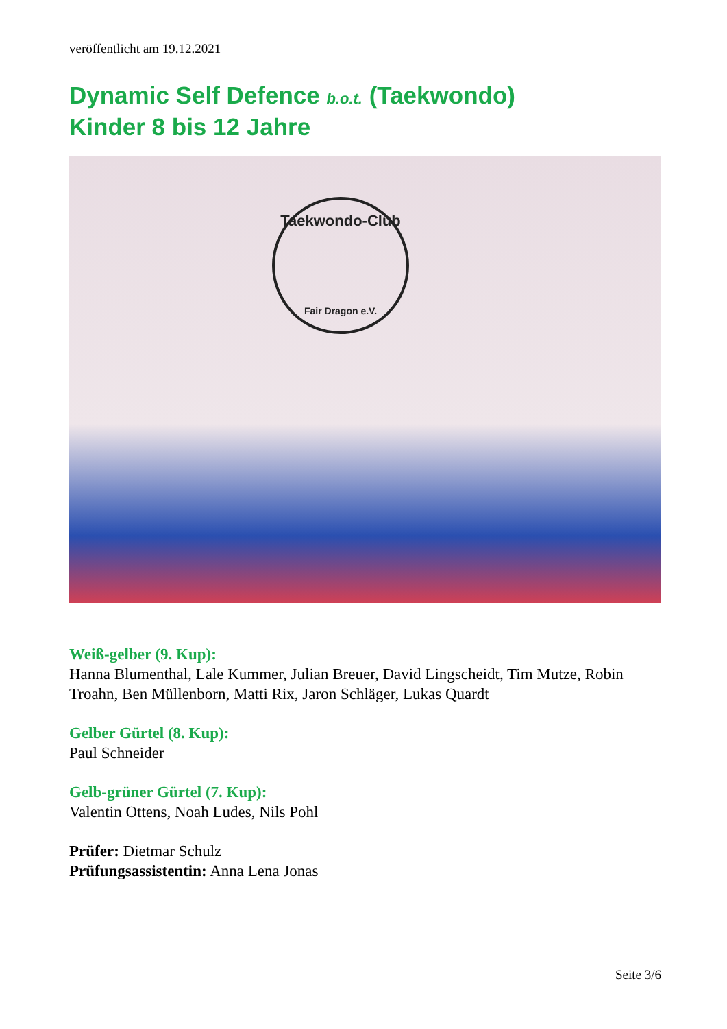veröffentlicht am 19.12.2021
Dynamic Self Defence b.o.t. (Taekwondo)
Kinder 8 bis 12 Jahre
Taekwondo-Club
Fair Dragon e.V.
Weiß-gelber (9. Kup):
Hanna Blumenthal, Lale Kummer, Julian Breuer, David Lingscheidt, Tim Mutze, Robin Troahn, Ben Müllenborn, Matti Rix, Jaron Schläger, Lukas Quardt
Gelber Gürtel (8. Kup):
Paul Schneider
Gelb-grüner Gürtel (7. Kup):
Valentin Ottens, Noah Ludes, Nils Pohl
Prüfer: Dietmar Schulz
Prüfungsassistentin: Anna Lena Jonas
Seite 3/6